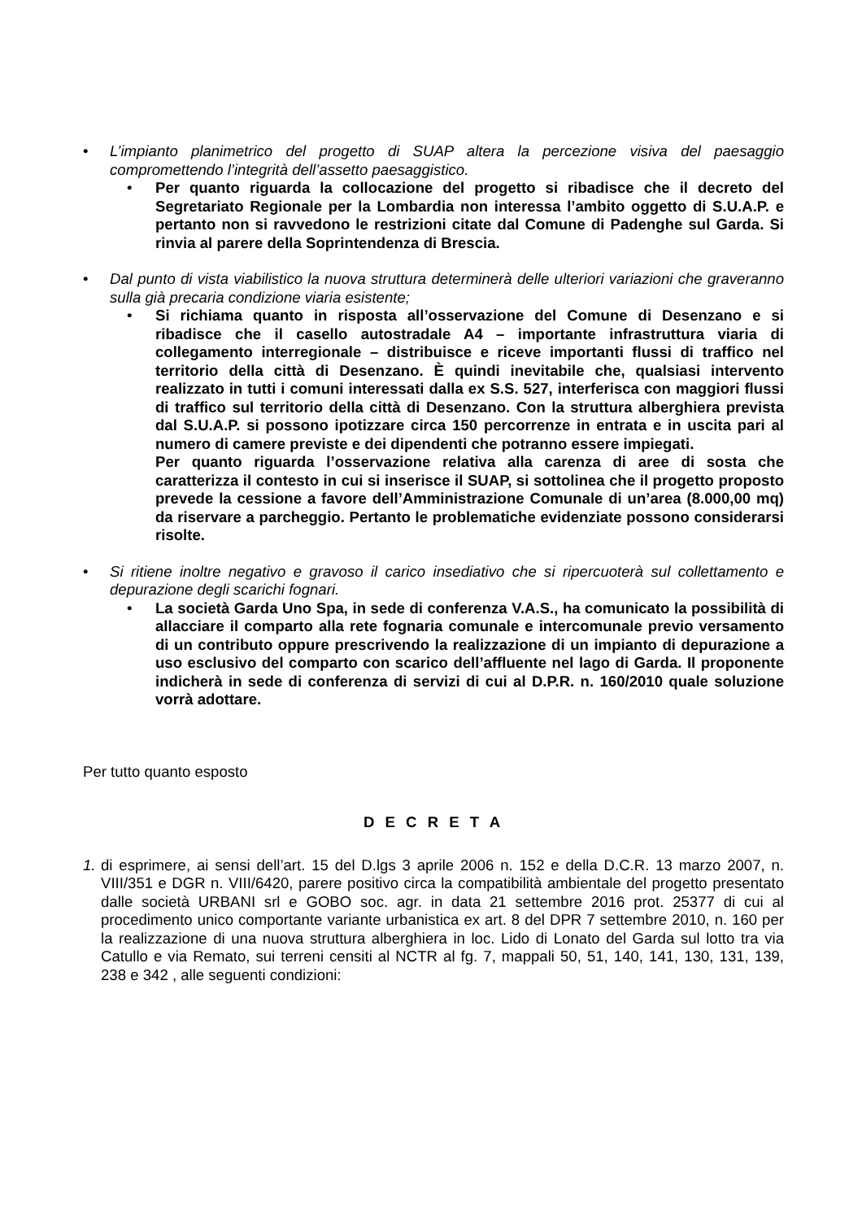• L’impianto planimetrico del progetto di SUAP altera la percezione visiva del paesaggio compromettendo l’integrità dell’assetto paesaggistico.
• Per quanto riguarda la collocazione del progetto si ribadisce che il decreto del Segretariato Regionale per la Lombardia non interessa l’ambito oggetto di S.U.A.P. e pertanto non si ravvedono le restrizioni citate dal Comune di Padenghe sul Garda. Si rinvia al parere della Soprintendenza di Brescia.
• Dal punto di vista viabilistico la nuova struttura determinerà delle ulteriori variazioni che graveranno sulla già precaria condizione viaria esistente;
• Si richiama quanto in risposta all’osservazione del Comune di Desenzano e si ribadisce che il casello autostradale A4 – importante infrastruttura viaria di collegamento interregionale – distribuisce e riceve importanti flussi di traffico nel territorio della città di Desenzano. È quindi inevitabile che, qualsiasi intervento realizzato in tutti i comuni interessati dalla ex S.S. 527, interferisca con maggiori flussi di traffico sul territorio della città di Desenzano. Con la struttura alberghiera prevista dal S.U.A.P. si possono ipotizzare circa 150 percorrenze in entrata e in uscita pari al numero di camere previste e dei dipendenti che potranno essere impiegati.
Per quanto riguarda l’osservazione relativa alla carenza di aree di sosta che caratterizza il contesto in cui si inserisce il SUAP, si sottolinea che il progetto proposto prevede la cessione a favore dell’Amministrazione Comunale di un’area (8.000,00 mq) da riservare a parcheggio. Pertanto le problematiche evidenziate possono considerarsi risolte.
• Si ritiene inoltre negativo e gravoso il carico insediativo che si ripercuoterà sul collettamento e depurazione degli scarichi fognari.
• La società Garda Uno Spa, in sede di conferenza V.A.S., ha comunicato la possibilità di allacciare il comparto alla rete fognaria comunale e intercomunale previo versamento di un contributo oppure prescrivendo la realizzazione di un impianto di depurazione a uso esclusivo del comparto con scarico dell’affluente nel lago di Garda. Il proponente indicherà in sede di conferenza di servizi di cui al D.P.R. n. 160/2010 quale soluzione vorrà adottare.
Per tutto quanto esposto
D E C R E T A
1.
di esprimere, ai sensi dell’art. 15 del D.lgs 3 aprile 2006 n. 152 e della D.C.R. 13 marzo 2007, n. VIII/351 e DGR n. VIII/6420, parere positivo circa la compatibilità ambientale del progetto presentato dalle società URBANI srl e GOBO soc. agr. in data 21 settembre 2016 prot. 25377 di cui al procedimento unico comportante variante urbanistica ex art. 8 del DPR 7 settembre 2010, n. 160 per la realizzazione di una nuova struttura alberghiera in loc. Lido di Lonato del Garda sul lotto tra via Catullo e via Remato, sui terreni censiti al NCTR al fg. 7, mappali 50, 51, 140, 141, 130, 131, 139, 238 e 342 , alle seguenti condizioni: